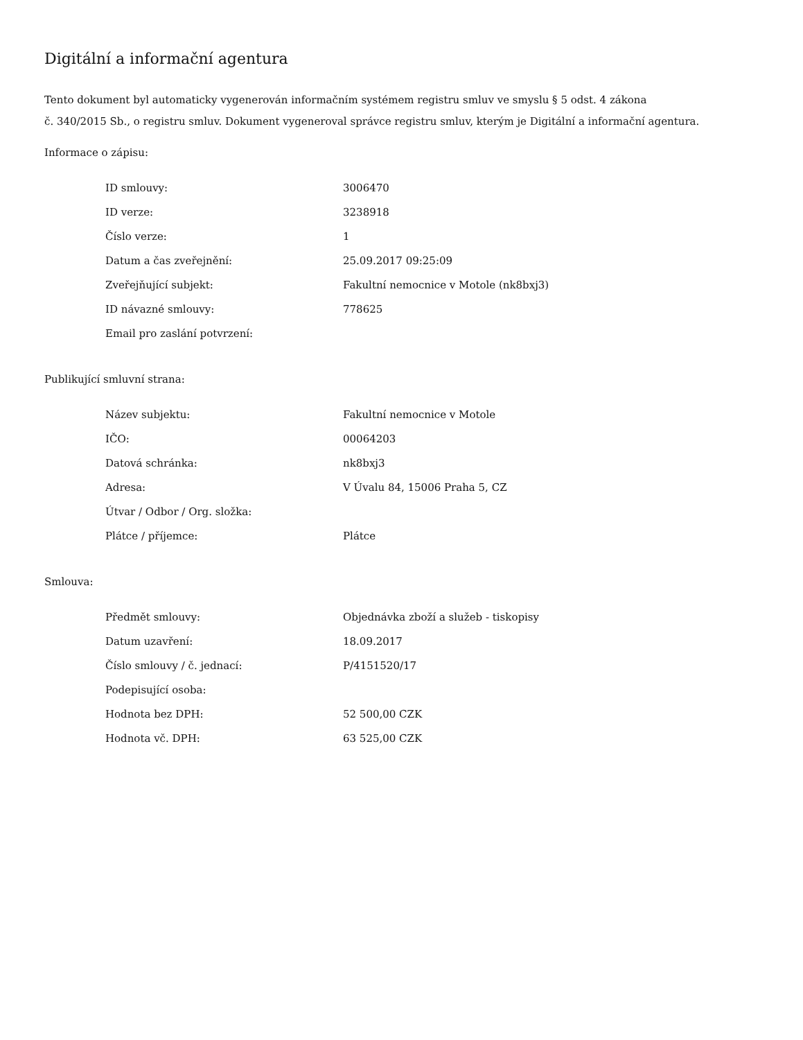Digitální a informační agentura
Tento dokument byl automaticky vygenerován informačním systémem registru smluv ve smyslu § 5 odst. 4 zákona
č. 340/2015 Sb., o registru smluv. Dokument vygeneroval správce registru smluv, kterým je Digitální a informační agentura.
Informace o zápisu:
| ID smlouvy: | 3006470 |
| ID verze: | 3238918 |
| Číslo verze: | 1 |
| Datum a čas zveřejnění: | 25.09.2017 09:25:09 |
| Zveřejňující subjekt: | Fakultní nemocnice v Motole (nk8bxj3) |
| ID návazné smlouvy: | 778625 |
| Email pro zaslání potvrzení: | |
Publikující smluvní strana:
| Název subjektu: | Fakultní nemocnice v Motole |
| IČO: | 00064203 |
| Datová schránka: | nk8bxj3 |
| Adresa: | V Úvalu 84, 15006 Praha 5, CZ |
| Útvar / Odbor / Org. složka: | |
| Plátce / příjemce: | Plátce |
Smlouva:
| Předmět smlouvy: | Objednávka zboží a služeb - tiskopisy |
| Datum uzavření: | 18.09.2017 |
| Číslo smlouvy / č. jednací: | P/4151520/17 |
| Podepisující osoba: | |
| Hodnota bez DPH: | 52 500,00 CZK |
| Hodnota vč. DPH: | 63 525,00 CZK |